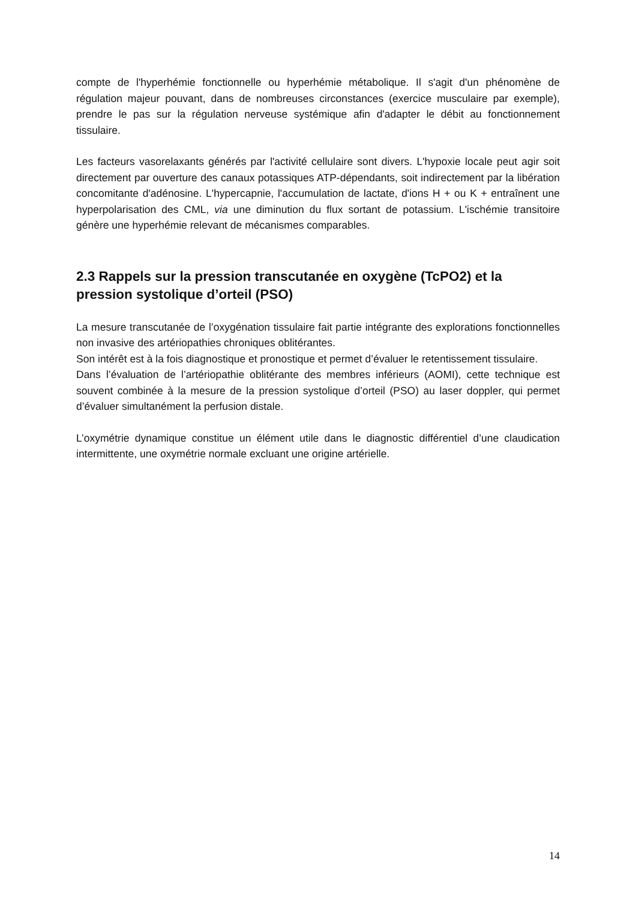compte de l'hyperhémie fonctionnelle ou hyperhémie métabolique. Il s'agit d'un phénomène de régulation majeur pouvant, dans de nombreuses circonstances (exercice musculaire par exemple), prendre le pas sur la régulation nerveuse systémique afin d'adapter le débit au fonctionnement tissulaire.
Les facteurs vasorelaxants générés par l'activité cellulaire sont divers. L'hypoxie locale peut agir soit directement par ouverture des canaux potassiques ATP-dépendants, soit indirectement par la libération concomitante d'adénosine. L'hypercapnie, l'accumulation de lactate, d'ions H + ou K + entraînent une hyperpolarisation des CML, via une diminution du flux sortant de potassium. L'ischémie transitoire génère une hyperhémie relevant de mécanismes comparables.
2.3 Rappels sur la pression transcutanée en oxygène (TcPO2) et la pression systolique d’orteil (PSO)
La mesure transcutanée de l’oxygénation tissulaire fait partie intégrante des explorations fonctionnelles non invasive des artériopathies chroniques oblitérantes.
Son intérêt est à la fois diagnostique et pronostique et permet d’évaluer le retentissement tissulaire.
Dans l’évaluation de l’artériopathie oblitérante des membres inférieurs (AOMI), cette technique est souvent combinée à la mesure de la pression systolique d’orteil (PSO) au laser doppler, qui permet d’évaluer simultanément la perfusion distale.
L’oxymétrie dynamique constitue un élément utile dans le diagnostic différentiel d’une claudication intermittente, une oxymétrie normale excluant une origine artérielle.
14